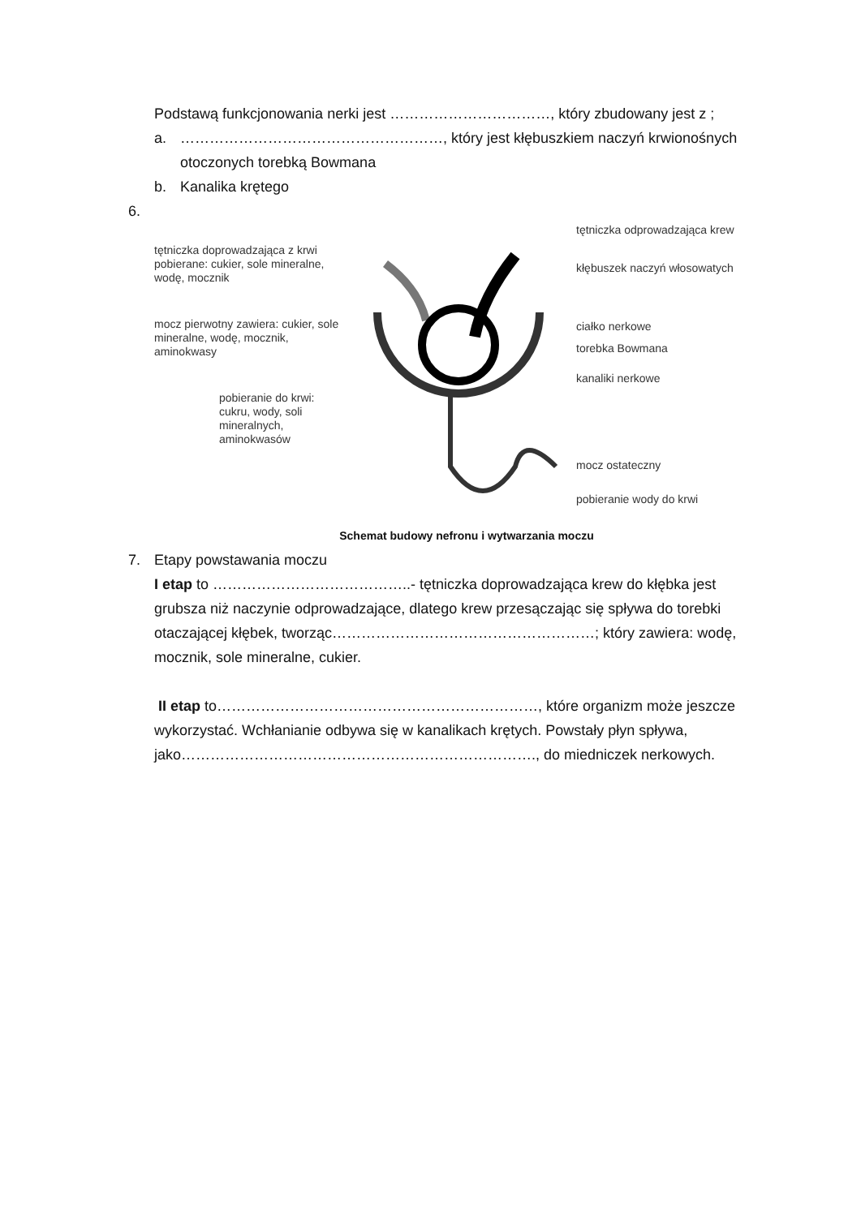Podstawą funkcjonowania nerki jest ……………………………, który zbudowany jest z ;
a. ………………………………………………, który jest kłębuszkiem naczyń krwionośnych otoczonych torebką Bowmana
b. Kanalika krętego
6.
tętniczka doprowadzająca z krwi pobierane: cukier, sole mineralne, wodę, mocznik
mocz pierwotny zawiera: cukier, sole mineralne, wodę, mocznik, aminokwasy
pobieranie do krwi: cukru, wody, soli mineralnych, aminokwasów
tętniczka odprowadzająca krew
kłębuszek naczyń włosowatych
ciałko nerkowe
torebka Bowmana
kanaliki nerkowe
mocz ostateczny
pobieranie wody do krwi
Schemat budowy nefronu i wytwarzania moczu
7. Etapy powstawania moczu
I etap to …………………………………..- tętniczka doprowadzająca krew do kłębka jest grubsza niż naczynie odprowadzające, dlatego krew przesączając się spływa do torebki otaczającej kłębek, tworząc………………………………………………; który zawiera: wodę, mocznik, sole mineralne, cukier.
II etap to…………………………………………………………, które organizm może jeszcze wykorzystać. Wchłanianie odbywa się w kanalikach krętych. Powstały płyn spływa, jako………………………………………………………………., do miedniczek nerkowych.